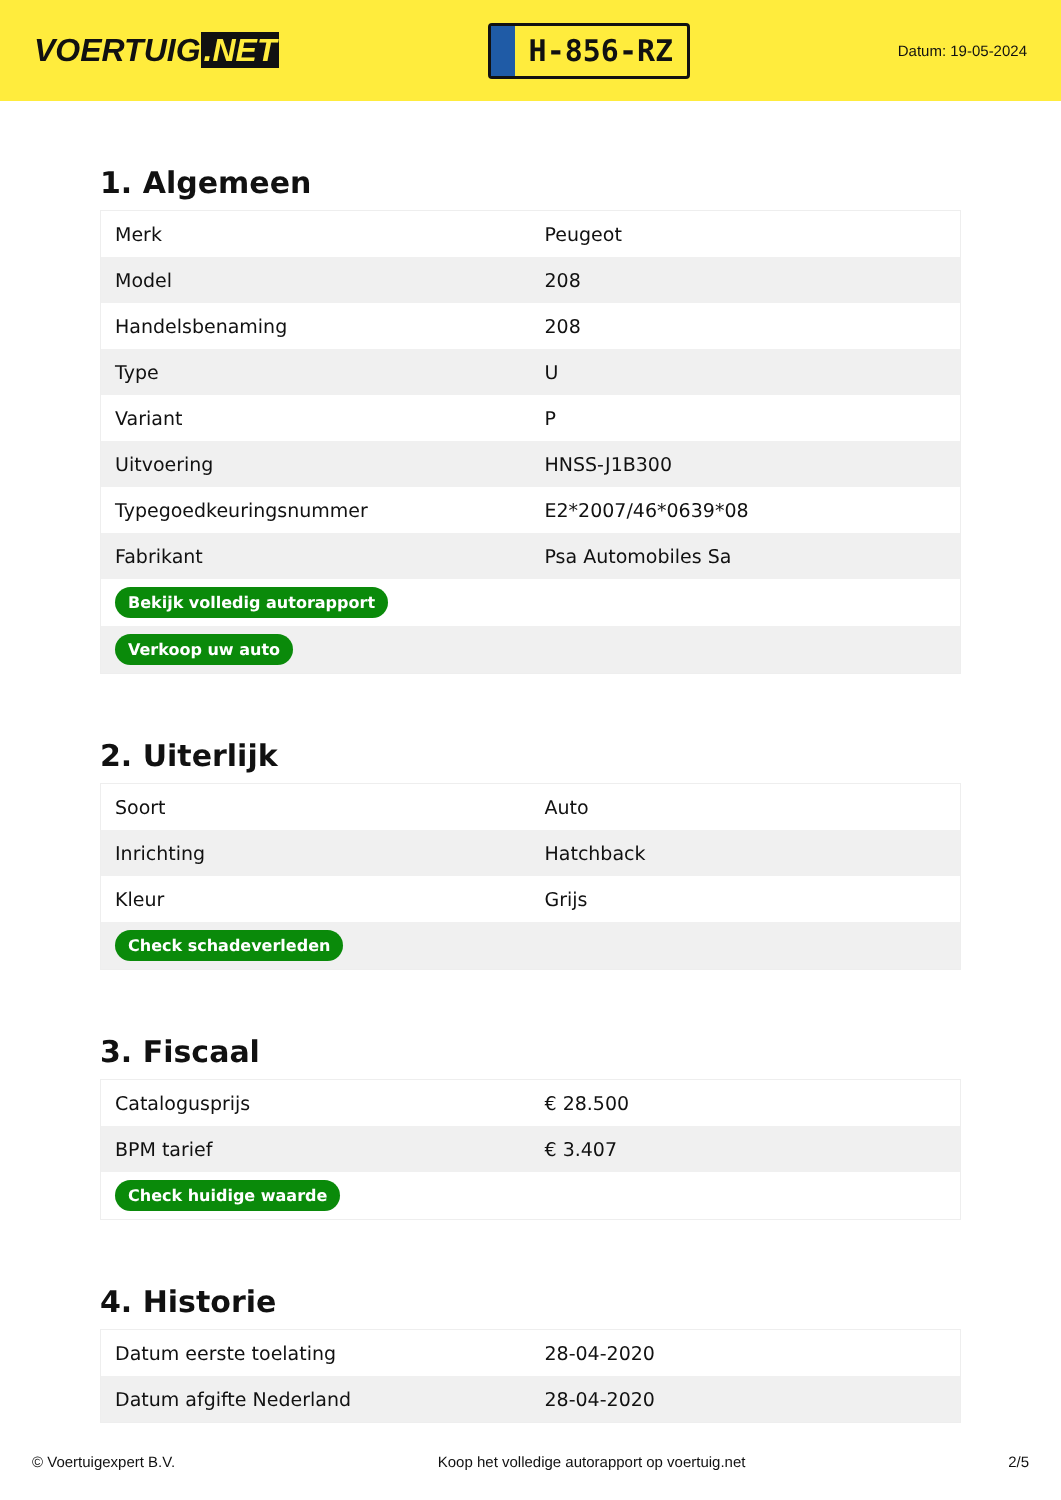VOERTUIG.NET
H-856-RZ
Datum: 19-05-2024
1. Algemeen
| Merk | Peugeot |
| Model | 208 |
| Handelsbenaming | 208 |
| Type | U |
| Variant | P |
| Uitvoering | HNSS-J1B300 |
| Typegoedkeuringsnummer | E2*2007/46*0639*08 |
| Fabrikant | Psa Automobiles Sa |
| Bekijk volledig autorapport | |
| Verkoop uw auto | |
2. Uiterlijk
| Soort | Auto |
| Inrichting | Hatchback |
| Kleur | Grijs |
| Check schadeverleden | |
3. Fiscaal
| Catalogusprijs | € 28.500 |
| BPM tarief | € 3.407 |
| Check huidige waarde | |
4. Historie
| Datum eerste toelating | 28-04-2020 |
| Datum afgifte Nederland | 28-04-2020 |
© Voertuigexpert B.V. Koop het volledige autorapport op voertuig.net 2/5